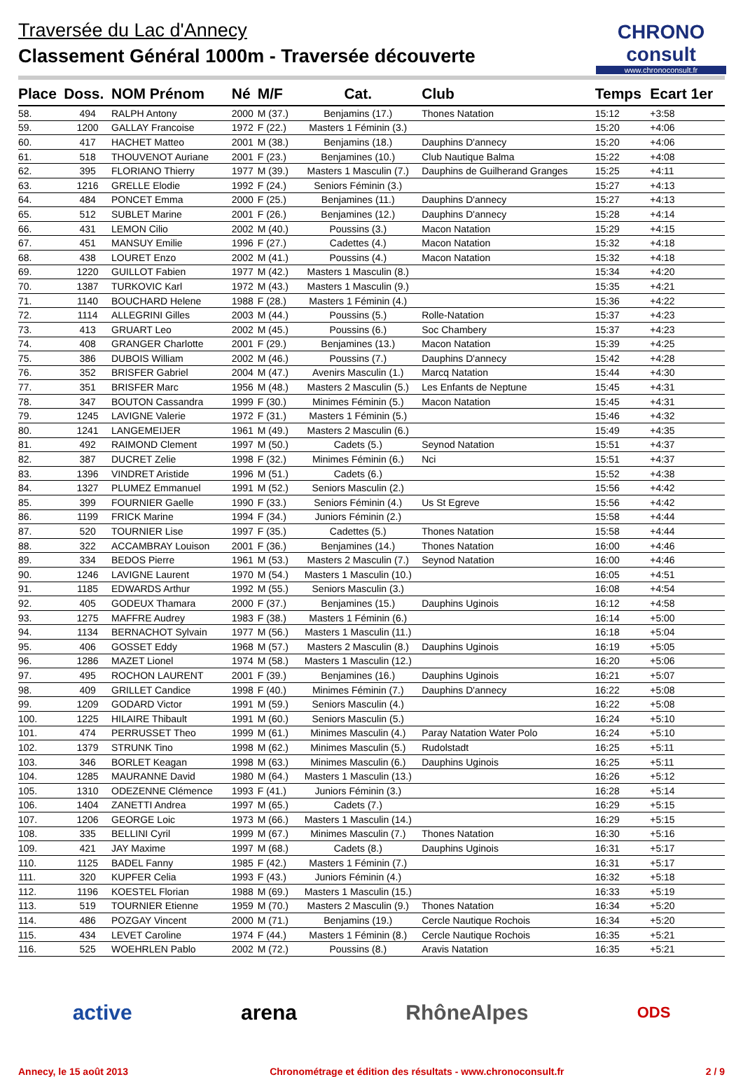CHRONO consult
www.chronoconsult.fr
Traversée du Lac d'Annecy
Classement Général 1000m - Traversée découverte
| Place | Doss. | NOM Prénom | Né | M/F | Cat. | Club | Temps | Ecart 1er |
| --- | --- | --- | --- | --- | --- | --- | --- | --- |
| 58. | 494 | RALPH Antony | 2000 | M (37.) | Benjamins (17.) | Thones Natation | 15:12 | +3:58 |
| 59. | 1200 | GALLAY Francoise | 1972 | F (22.) | Masters 1 Féminin (3.) | | 15:20 | +4:06 |
| 60. | 417 | HACHET Matteo | 2001 | M (38.) | Benjamins (18.) | Dauphins D'annecy | 15:20 | +4:06 |
| 61. | 518 | THOUVENOT Auriane | 2001 | F (23.) | Benjamines (10.) | Club Nautique Balma | 15:22 | +4:08 |
| 62. | 395 | FLORIANO Thierry | 1977 | M (39.) | Masters 1 Masculin (7.) | Dauphins de Guilherand Granges | 15:25 | +4:11 |
| 63. | 1216 | GRELLE Elodie | 1992 | F (24.) | Seniors Féminin (3.) | | 15:27 | +4:13 |
| 64. | 484 | PONCET Emma | 2000 | F (25.) | Benjamines (11.) | Dauphins D'annecy | 15:27 | +4:13 |
| 65. | 512 | SUBLET Marine | 2001 | F (26.) | Benjamines (12.) | Dauphins D'annecy | 15:28 | +4:14 |
| 66. | 431 | LEMON Cilio | 2002 | M (40.) | Poussins (3.) | Macon Natation | 15:29 | +4:15 |
| 67. | 451 | MANSUY Emilie | 1996 | F (27.) | Cadettes (4.) | Macon Natation | 15:32 | +4:18 |
| 68. | 438 | LOURET Enzo | 2002 | M (41.) | Poussins (4.) | Macon Natation | 15:32 | +4:18 |
| 69. | 1220 | GUILLOT Fabien | 1977 | M (42.) | Masters 1 Masculin (8.) | | 15:34 | +4:20 |
| 70. | 1387 | TURKOVIC Karl | 1972 | M (43.) | Masters 1 Masculin (9.) | | 15:35 | +4:21 |
| 71. | 1140 | BOUCHARD Helene | 1988 | F (28.) | Masters 1 Féminin (4.) | | 15:36 | +4:22 |
| 72. | 1114 | ALLEGRINI Gilles | 2003 | M (44.) | Poussins (5.) | Rolle-Natation | 15:37 | +4:23 |
| 73. | 413 | GRUART Leo | 2002 | M (45.) | Poussins (6.) | Soc Chambery | 15:37 | +4:23 |
| 74. | 408 | GRANGER Charlotte | 2001 | F (29.) | Benjamines (13.) | Macon Natation | 15:39 | +4:25 |
| 75. | 386 | DUBOIS William | 2002 | M (46.) | Poussins (7.) | Dauphins D'annecy | 15:42 | +4:28 |
| 76. | 352 | BRISFER Gabriel | 2004 | M (47.) | Avenirs Masculin (1.) | Marcq Natation | 15:44 | +4:30 |
| 77. | 351 | BRISFER Marc | 1956 | M (48.) | Masters 2 Masculin (5.) | Les Enfants de Neptune | 15:45 | +4:31 |
| 78. | 347 | BOUTON Cassandra | 1999 | F (30.) | Minimes Féminin (5.) | Macon Natation | 15:45 | +4:31 |
| 79. | 1245 | LAVIGNE Valerie | 1972 | F (31.) | Masters 1 Féminin (5.) | | 15:46 | +4:32 |
| 80. | 1241 | LANGEMEIJER | 1961 | M (49.) | Masters 2 Masculin (6.) | | 15:49 | +4:35 |
| 81. | 492 | RAIMOND Clement | 1997 | M (50.) | Cadets (5.) | Seynod Natation | 15:51 | +4:37 |
| 82. | 387 | DUCRET Zelie | 1998 | F (32.) | Minimes Féminin (6.) | Nci | 15:51 | +4:37 |
| 83. | 1396 | VINDRET Aristide | 1996 | M (51.) | Cadets (6.) | | 15:52 | +4:38 |
| 84. | 1327 | PLUMEZ Emmanuel | 1991 | M (52.) | Seniors Masculin (2.) | | 15:56 | +4:42 |
| 85. | 399 | FOURNIER Gaelle | 1990 | F (33.) | Seniors Féminin (4.) | Us St Egreve | 15:56 | +4:42 |
| 86. | 1199 | FRICK Marine | 1994 | F (34.) | Juniors Féminin (2.) | | 15:58 | +4:44 |
| 87. | 520 | TOURNIER Lise | 1997 | F (35.) | Cadettes (5.) | Thones Natation | 15:58 | +4:44 |
| 88. | 322 | ACCAMBRAY Louison | 2001 | F (36.) | Benjamines (14.) | Thones Natation | 16:00 | +4:46 |
| 89. | 334 | BEDOS Pierre | 1961 | M (53.) | Masters 2 Masculin (7.) | Seynod Natation | 16:00 | +4:46 |
| 90. | 1246 | LAVIGNE Laurent | 1970 | M (54.) | Masters 1 Masculin (10.) | | 16:05 | +4:51 |
| 91. | 1185 | EDWARDS Arthur | 1992 | M (55.) | Seniors Masculin (3.) | | 16:08 | +4:54 |
| 92. | 405 | GODEUX Thamara | 2000 | F (37.) | Benjamines (15.) | Dauphins Uginois | 16:12 | +4:58 |
| 93. | 1275 | MAFFRE Audrey | 1983 | F (38.) | Masters 1 Féminin (6.) | | 16:14 | +5:00 |
| 94. | 1134 | BERNACHOT Sylvain | 1977 | M (56.) | Masters 1 Masculin (11.) | | 16:18 | +5:04 |
| 95. | 406 | GOSSET Eddy | 1968 | M (57.) | Masters 2 Masculin (8.) | Dauphins Uginois | 16:19 | +5:05 |
| 96. | 1286 | MAZET Lionel | 1974 | M (58.) | Masters 1 Masculin (12.) | | 16:20 | +5:06 |
| 97. | 495 | ROCHON LAURENT | 2001 | F (39.) | Benjamines (16.) | Dauphins Uginois | 16:21 | +5:07 |
| 98. | 409 | GRILLET Candice | 1998 | F (40.) | Minimes Féminin (7.) | Dauphins D'annecy | 16:22 | +5:08 |
| 99. | 1209 | GODARD Victor | 1991 | M (59.) | Seniors Masculin (4.) | | 16:22 | +5:08 |
| 100. | 1225 | HILAIRE Thibault | 1991 | M (60.) | Seniors Masculin (5.) | | 16:24 | +5:10 |
| 101. | 474 | PERRUSSET Theo | 1999 | M (61.) | Minimes Masculin (4.) | Paray Natation Water Polo | 16:24 | +5:10 |
| 102. | 1379 | STRUNK Tino | 1998 | M (62.) | Minimes Masculin (5.) | Rudolstadt | 16:25 | +5:11 |
| 103. | 346 | BORLET Keagan | 1998 | M (63.) | Minimes Masculin (6.) | Dauphins Uginois | 16:25 | +5:11 |
| 104. | 1285 | MAURANNE David | 1980 | M (64.) | Masters 1 Masculin (13.) | | 16:26 | +5:12 |
| 105. | 1310 | ODEZENNE Clémence | 1993 | F (41.) | Juniors Féminin (3.) | | 16:28 | +5:14 |
| 106. | 1404 | ZANETTI Andrea | 1997 | M (65.) | Cadets (7.) | | 16:29 | +5:15 |
| 107. | 1206 | GEORGE Loic | 1973 | M (66.) | Masters 1 Masculin (14.) | | 16:29 | +5:15 |
| 108. | 335 | BELLINI Cyril | 1999 | M (67.) | Minimes Masculin (7.) | Thones Natation | 16:30 | +5:16 |
| 109. | 421 | JAY Maxime | 1997 | M (68.) | Cadets (8.) | Dauphins Uginois | 16:31 | +5:17 |
| 110. | 1125 | BADEL Fanny | 1985 | F (42.) | Masters 1 Féminin (7.) | | 16:31 | +5:17 |
| 111. | 320 | KUPFER Celia | 1993 | F (43.) | Juniors Féminin (4.) | | 16:32 | +5:18 |
| 112. | 1196 | KOESTEL Florian | 1988 | M (69.) | Masters 1 Masculin (15.) | | 16:33 | +5:19 |
| 113. | 519 | TOURNIER Etienne | 1959 | M (70.) | Masters 2 Masculin (9.) | Thones Natation | 16:34 | +5:20 |
| 114. | 486 | POZGAY Vincent | 2000 | M (71.) | Benjamins (19.) | Cercle Nautique Rochois | 16:34 | +5:20 |
| 115. | 434 | LEVET Caroline | 1974 | F (44.) | Masters 1 Féminin (8.) | Cercle Nautique Rochois | 16:35 | +5:21 |
| 116. | 525 | WOEHRLEN Pablo | 2002 | M (72.) | Poussins (8.) | Aravis Natation | 16:35 | +5:21 |
active arena RhôneAlpes ODS
Annecy, le 15 août 2013 Chronométrage et édition des résultats - www.chronoconsult.fr 2 / 9